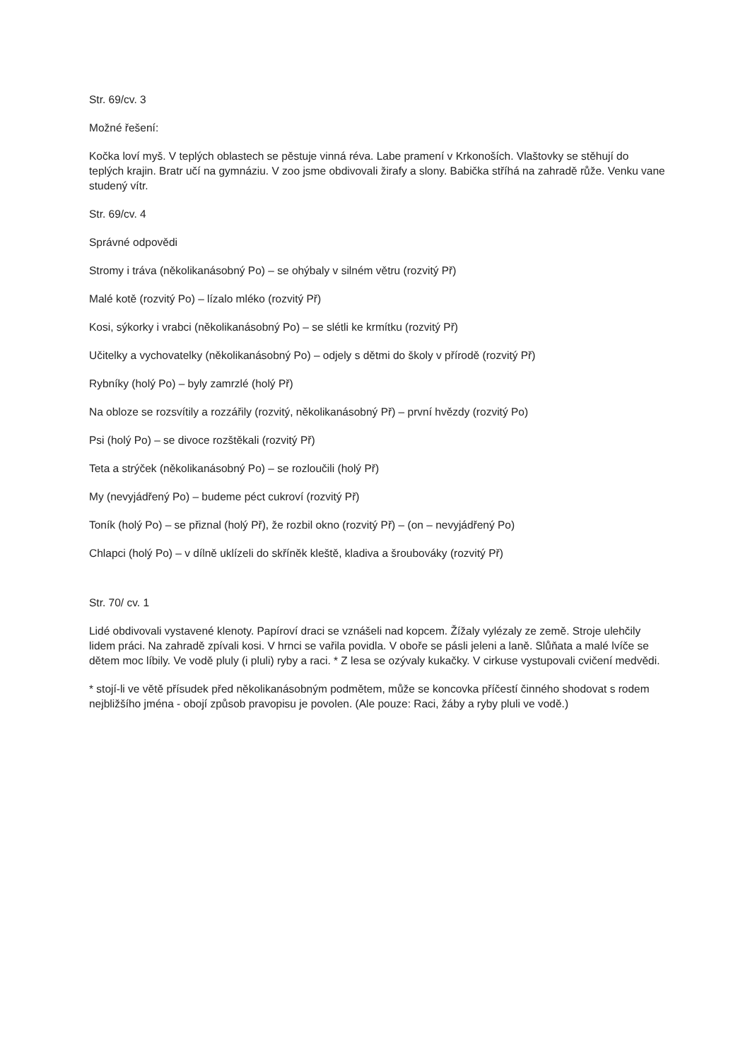Str. 69/cv. 3
Možné řešení:
Kočka loví myš. V teplých oblastech se pěstuje vinná réva. Labe pramení v Krkonoších. Vlaštovky se stěhují do teplých krajin. Bratr učí na gymnáziu. V zoo jsme obdivovali žirafy a slony. Babička stříhá na zahradě růže. Venku vane studený vítr.
Str. 69/cv. 4
Správné odpovědi
Stromy i tráva (několikanásobný Po) – se ohýbaly v silném větru (rozvitý Př)
Malé kotě (rozvitý Po) – lízalo mléko (rozvitý Př)
Kosi, sýkorky i vrabci (několikanásobný Po) – se slétli ke krmítku (rozvitý Př)
Učitelky a vychovatelky (několikanásobný Po) – odjely s dětmi do školy v přírodě (rozvitý Př)
Rybníky (holý Po) – byly zamrzlé (holý Př)
Na obloze se rozsvítily a rozzářily (rozvitý, několikanásobný Př) – první hvězdy (rozvitý Po)
Psi (holý Po) – se divoce rozštěkali (rozvitý Př)
Teta a strýček (několikanásobný Po) – se rozloučili (holý Př)
My (nevyjádřený Po) – budeme péct cukroví (rozvitý Př)
Toník (holý Po) – se přiznal (holý Př), že rozbil okno (rozvitý Př) – (on – nevyjádřený Po)
Chlapci (holý Po) – v dílně uklízeli do skříněk kleště, kladiva a šroubováky (rozvitý Př)
Str. 70/ cv. 1
Lidé obdivovali vystavené klenoty. Papíroví draci se vznášeli nad kopcem. Žížaly vylézaly ze země. Stroje ulehčily lidem práci. Na zahradě zpívali kosi. V hrnci se vařila povidla. V oboře se pásli jeleni a laně. Slůňata a malé lvíče se dětem moc líbily. Ve vodě pluly (i pluli) ryby a raci. * Z lesa se ozývaly kukačky. V cirkuse vystupovali cvičení medvědi.
* stojí-li ve větě přísudek před několikanásobným podmětem, může se koncovka příčestí činného shodovat s rodem nejbližšího jména - obojí způsob pravopisu je povolen. (Ale pouze: Raci, žáby a ryby pluli ve vodě.)